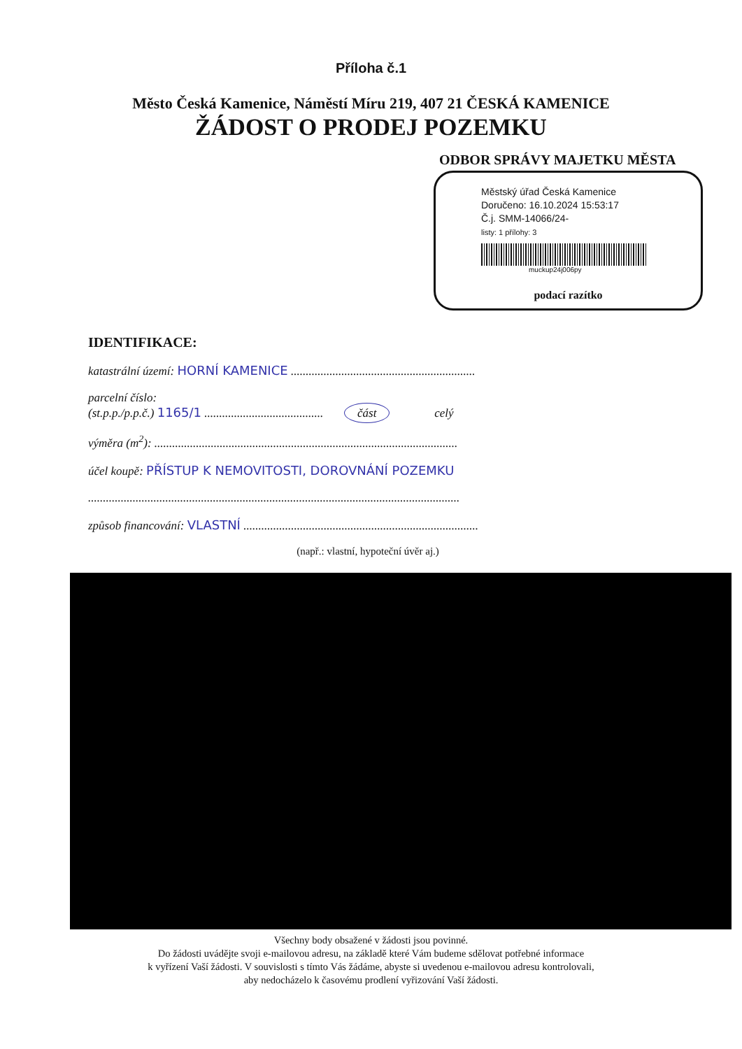Příloha č.1
Město Česká Kamenice, Náměstí Míru 219, 407 21 ČESKÁ KAMENICE
ŽÁDOST O PRODEJ POZEMKU
ODBOR SPRÁVY MAJETKU MĚSTA
Městský úřad Česká Kamenice
Doručeno: 16.10.2024 15:53:17
Č.j. SMM-14066/24-
listy: 1 přílohy: 3
muckup24j006py
podací razítko
IDENTIFIKACE:
katastrální území: HORNÍ KAMENICE ..............................................................
parcelní číslo:
(st.p.p./p.p.č.) 1165/1 ........................................ část celý
výměra (m<sup>2</sup>): ......................................................................................................
účel koupě: PŘÍSTUP K NEMOVITOSTI, DOROVNÁNÍ POZEMKU
.............................................................................................................................
způsob financování: VLASTNÍ ...............................................................................
(např.: vlastní, hypoteční úvěr aj.)
Všechny body obsažené v žádosti jsou povinné.
Do žádosti uvádějte svoji e-mailovou adresu, na základě které Vám budeme sdělovat potřebné informace
k vyřízení Vaší žádosti. V souvislosti s tímto Vás žádáme, abyste si uvedenou e-mailovou adresu kontrolovali,
aby nedocházelo k časovému prodlení vyřizování Vaší žádosti.